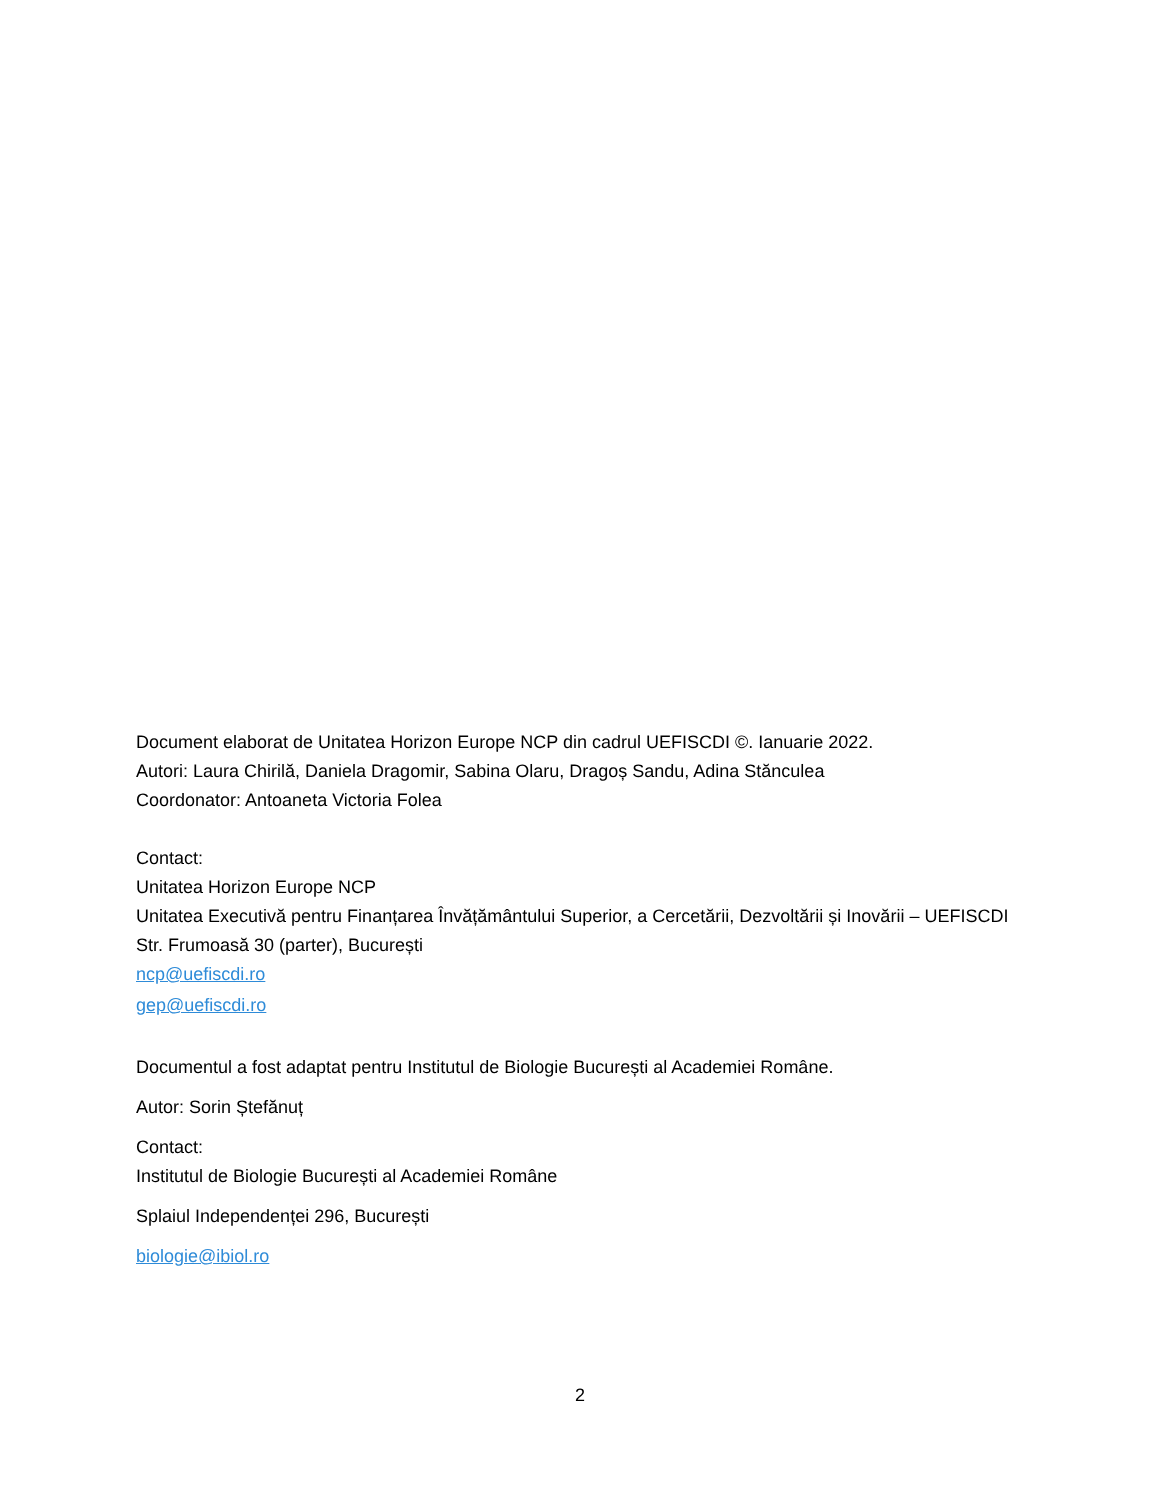Document elaborat de Unitatea Horizon Europe NCP din cadrul UEFISCDI ©. Ianuarie 2022.
Autori: Laura Chirilă, Daniela Dragomir, Sabina Olaru, Dragoș Sandu, Adina Stănculea
Coordonator: Antoaneta Victoria Folea
Contact:
Unitatea Horizon Europe NCP
Unitatea Executivă pentru Finanțarea Învățământului Superior, a Cercetării, Dezvoltării și Inovării – UEFISCDI
Str. Frumoasă 30 (parter), București
ncp@uefiscdi.ro
gep@uefiscdi.ro
Documentul a fost adaptat pentru Institutul de Biologie București al Academiei Române.
Autor: Sorin Ștefănuț
Contact:
Institutul de Biologie București al Academiei Române
Splaiul Independenței 296, București
biologie@ibiol.ro
2